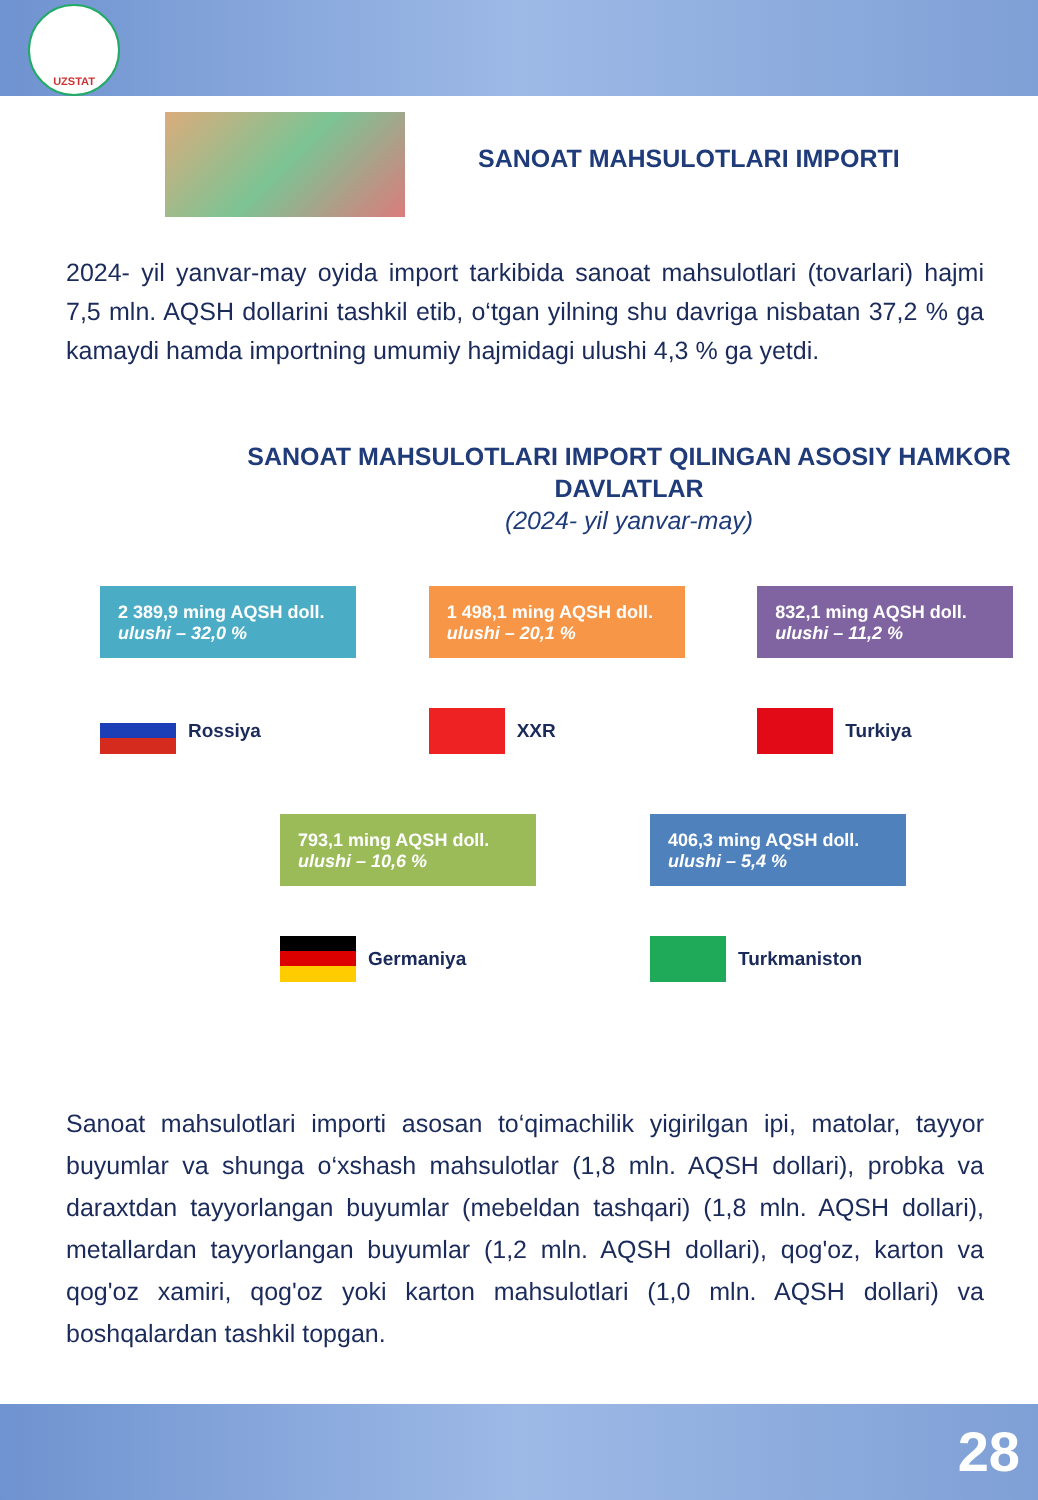UZSTAT
SANOAT MAHSULOTLARI IMPORTI
2024- yil yanvar-may oyida import tarkibida sanoat mahsulotlari (tovarlari) hajmi 7,5 mln. AQSH dollarini tashkil etib, o‘tgan yilning shu davriga nisbatan 37,2 % ga kamaydi hamda importning umumiy hajmidagi ulushi 4,3 % ga yetdi.
SANOAT MAHSULOTLARI IMPORT QILINGAN ASOSIY HAMKOR DAVLATLAR
(2024- yil yanvar-may)
2 389,9 ming AQSH doll.
ulushi – 32,0 %
Rossiya
1 498,1 ming AQSH doll.
ulushi – 20,1 %
XXR
832,1 ming AQSH doll.
ulushi – 11,2 %
Turkiya
793,1 ming AQSH doll.
ulushi – 10,6 %
Germaniya
406,3 ming AQSH doll.
ulushi – 5,4 %
Turkmaniston
Sanoat mahsulotlari importi asosan to‘qimachilik yigirilgan ipi, matolar, tayyor buyumlar va shunga o‘xshash mahsulotlar (1,8 mln. AQSH dollari), probka va daraxtdan tayyorlangan buyumlar (mebeldan tashqari) (1,8 mln. AQSH dollari), metallardan tayyorlangan buyumlar (1,2 mln. AQSH dollari), qog'oz, karton va qog'oz xamiri, qog'oz yoki karton mahsulotlari (1,0 mln. AQSH dollari) va boshqalardan tashkil topgan.
28